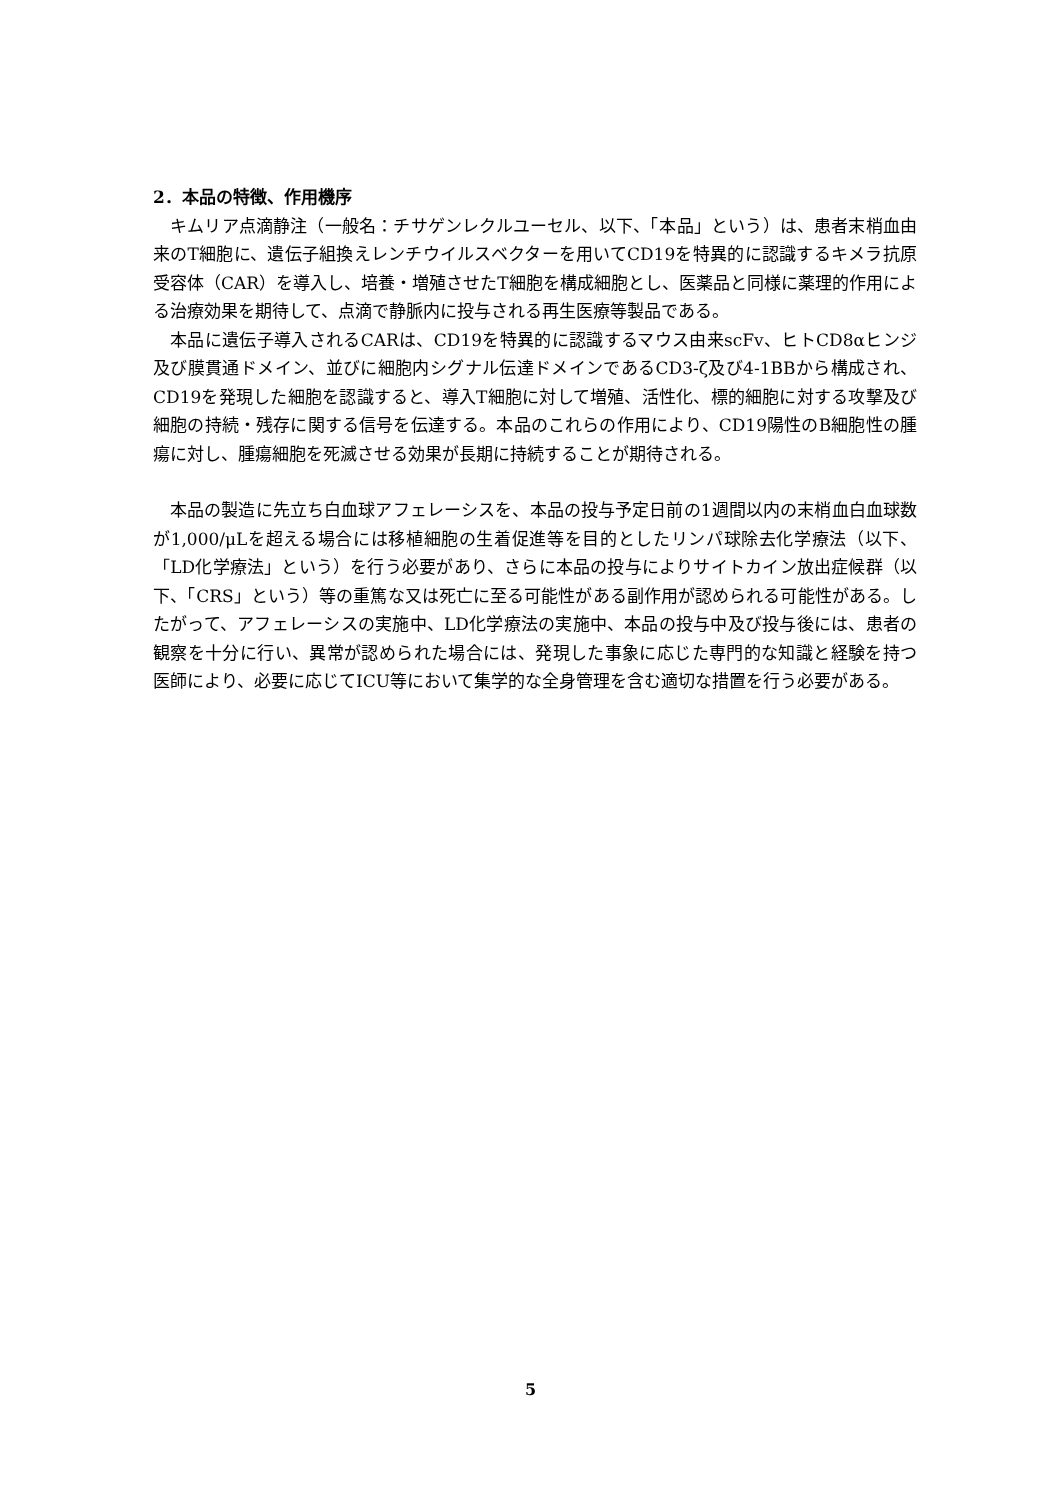2．本品の特徴、作用機序
キムリア点滴静注（一般名：チサゲンレクルユーセル、以下、「本品」という）は、患者末梢血由来のT細胞に、遺伝子組換えレンチウイルスベクターを用いてCD19を特異的に認識するキメラ抗原受容体（CAR）を導入し、培養・増殖させたT細胞を構成細胞とし、医薬品と同様に薬理的作用による治療効果を期待して、点滴で静脈内に投与される再生医療等製品である。
本品に遺伝子導入されるCARは、CD19を特異的に認識するマウス由来scFv、ヒトCD8αヒンジ及び膜貫通ドメイン、並びに細胞内シグナル伝達ドメインであるCD3-ζ及び4-1BBから構成され、CD19を発現した細胞を認識すると、導入T細胞に対して増殖、活性化、標的細胞に対する攻撃及び細胞の持続・残存に関する信号を伝達する。本品のこれらの作用により、CD19陽性のB細胞性の腫瘍に対し、腫瘍細胞を死滅させる効果が長期に持続することが期待される。
本品の製造に先立ち白血球アフェレーシスを、本品の投与予定日前の1週間以内の末梢血白血球数が1,000/μLを超える場合には移植細胞の生着促進等を目的としたリンパ球除去化学療法（以下、「LD化学療法」という）を行う必要があり、さらに本品の投与によりサイトカイン放出症候群（以下、「CRS」という）等の重篤な又は死亡に至る可能性がある副作用が認められる可能性がある。したがって、アフェレーシスの実施中、LD化学療法の実施中、本品の投与中及び投与後には、患者の観察を十分に行い、異常が認められた場合には、発現した事象に応じた専門的な知識と経験を持つ医師により、必要に応じてICU等において集学的な全身管理を含む適切な措置を行う必要がある。
5